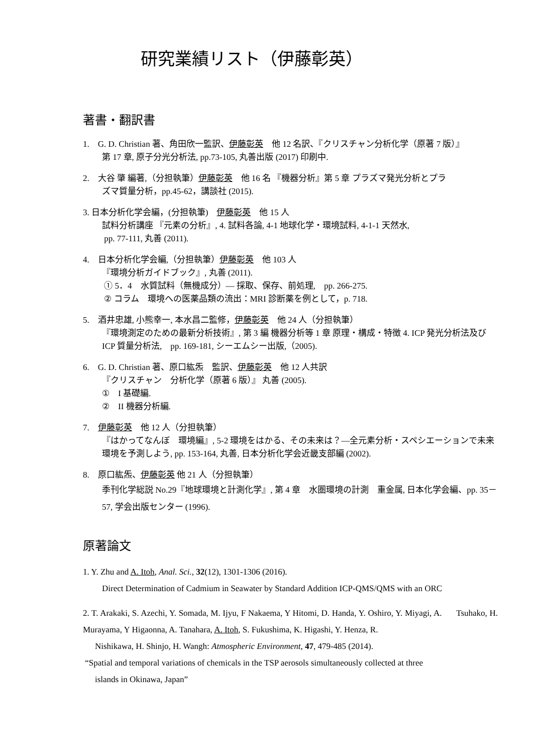研究業績リスト（伊藤彰英）
著書・翻訳書
1.　G. D. Christian 著、角田欣一監訳、伊藤彰英　他 12 名訳、『クリスチャン分析化学（原著 7 版）』
第 17 章, 原子分光分析法, pp.73-105, 丸善出版 (2017) 印刷中.
2.　大谷 肇 編著,（分担執筆）伊藤彰英　他 16 名 『機器分析』第 5 章 プラズマ発光分析とプラ
ズマ質量分析，pp.45-62，講談社 (2015).
3. 日本分析化学会編，(分担執筆)　伊藤彰英　他 15 人
試料分析講座 『元素の分析』, 4. 試料各論, 4-1 地球化学・環境試料, 4-1-1 天然水,
pp. 77-111, 丸善 (2011).
4.　日本分析化学会編,（分担執筆）伊藤彰英　他 103 人
『環境分析ガイドブック』, 丸善 (2011).
① 5．4　水質試料（無機成分）― 採取、保存、前処理,　pp. 266-275.
② コラム　環境への医薬品類の流出：MRI 診断薬を例として，p. 718.
5.　酒井忠雄, 小熊幸一, 本水昌二監修，伊藤彰英　他 24 人（分担執筆）
『環境測定のための最新分析技術』, 第 3 編 機器分析等 1 章 原理・構成・特徴 4. ICP 発光分析法及び ICP 質量分析法,　pp. 169-181, シーエムシー出版,（2005).
6.　G. D. Christian 著、原口紘炁　監訳、伊藤彰英　他 12 人共訳
『クリスチャン　分析化学（原著 6 版）』 丸善 (2005).
①　I 基礎編.
②　II 機器分析編.
7.　伊藤彰英　他 12 人（分担執筆）
『はかってなんぼ　環境編』, 5-2 環境をはかる、その未来は？―全元素分析・スペシエーションで未来環境を予測しよう, pp. 153-164, 丸善, 日本分析化学会近畿支部編 (2002).
8.　原口紘炁、伊藤彰英 他 21 人（分担執筆）
季刊化学総説 No.29『地球環境と計測化学』, 第 4 章　水圏環境の計測　重金属, 日本化学会編、pp. 35－57, 学会出版センター (1996).
原著論文
1. Y. Zhu and A. Itoh, Anal. Sci., 32(12), 1301-1306 (2016).
Direct Determination of Cadmium in Seawater by Standard Addition ICP-QMS/QMS with an ORC
2. T. Arakaki, S. Azechi, Y. Somada, M. Ijyu, F Nakaema, Y Hitomi, D. Handa, Y. Oshiro, Y. Miyagi, A. Tsuhako, H. Murayama, Y Higaonna, A. Tanahara, A. Itoh, S. Fukushima, K. Higashi, Y. Henza, R.
Nishikawa, H. Shinjo, H. Wangh: Atmospheric Environment, 47, 479-485 (2014).
“Spatial and temporal variations of chemicals in the TSP aerosols simultaneously collected at three
islands in Okinawa, Japan”